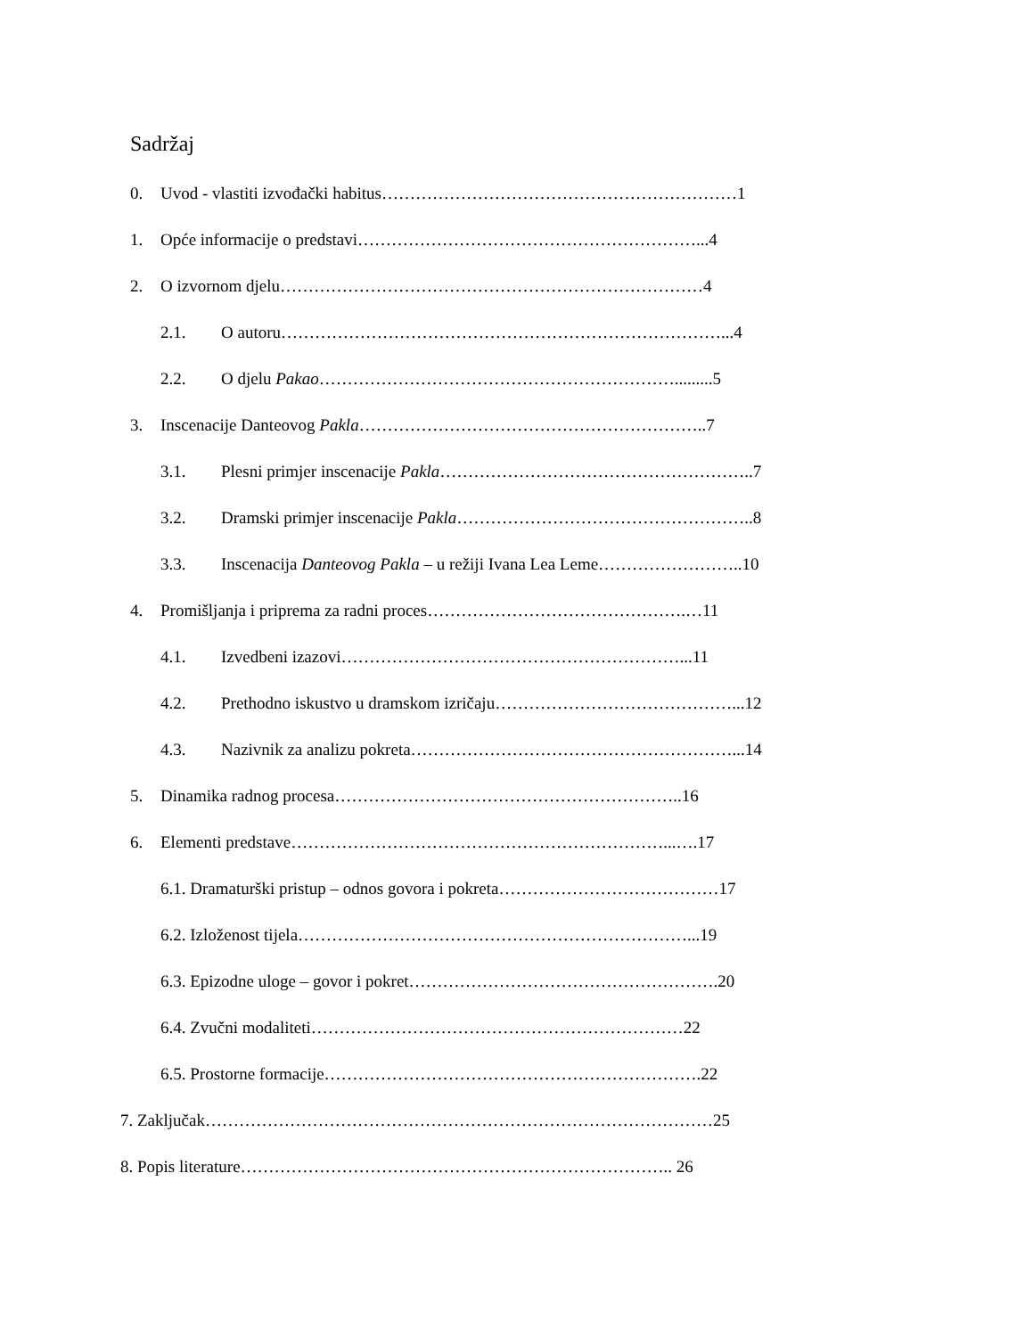Sadržaj
0. Uvod - vlastiti izvođački habitus………………………………………………………1
1. Opće informacije o predstavi……………………………………………………...4
2. O izvornom djelu…………………………………………………………………4
2.1. O autoru……………………………………………………………………...4
2.2. O djelu Pakao……………………………………………………….........5
3. Inscenacije Danteovog Pakla……………………………………………………..7
3.1. Plesni primjer inscenacije Pakla………………………………………………..7
3.2. Dramski primjer inscenacije Pakla……………………………………………..8
3.3. Inscenacija Danteovog Pakla – u režiji Ivana Lea Leme……………………..10
4. Promišljanja i priprema za radni proces……………………………………….…11
4.1. Izvedbeni izazovi……………………………………………………...11
4.2. Prethodno iskustvo u dramskom izričaju……………………………………...12
4.3. Nazivnik za analizu pokreta…………………………………………………...14
5. Dinamika radnog procesa……………………………………………………..16
6. Elementi predstave…………………………………………………………...….17
6.1. Dramaturški pristup – odnos govora i pokreta…………………………………17
6.2. Izloženost tijela……………………………………………………………...19
6.3. Epizodne uloge – govor i pokret……………………………………………….20
6.4. Zvučni modaliteti…………………………………………………………22
6.5. Prostorne formacije………………………………………………………….22
7. Zaključak………………………………………………………………………………25
8. Popis literature………………………………………………………………….. 26